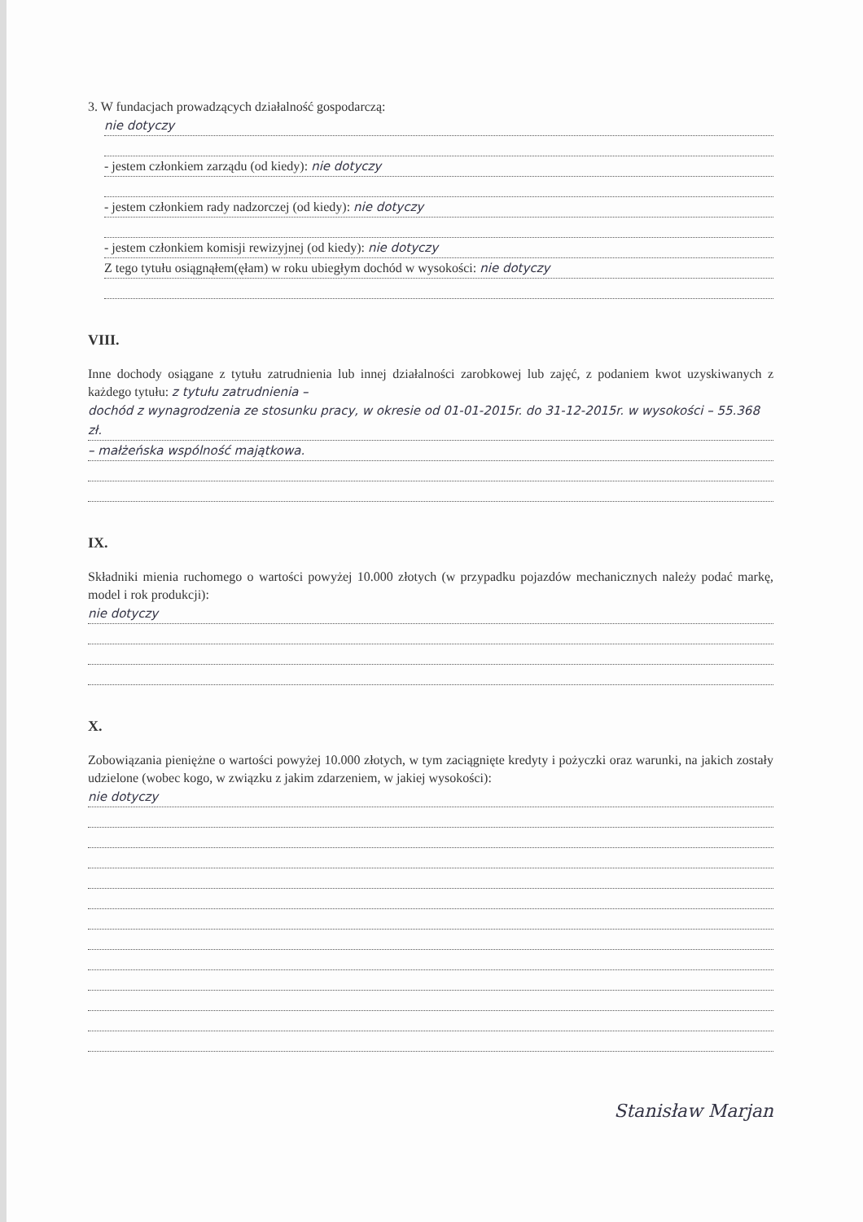3. W fundacjach prowadzących działalność gospodarczą:
nie dotyczy
- jestem członkiem zarządu (od kiedy): nie dotyczy
- jestem członkiem rady nadzorczej (od kiedy): nie dotyczy
- jestem członkiem komisji rewizyjnej (od kiedy): nie dotyczy
Z tego tytułu osiągnąłem(ęłam) w roku ubiegłym dochód w wysokości: nie dotyczy
VIII.
Inne dochody osiągane z tytułu zatrudnienia lub innej działalności zarobkowej lub zajęć, z podaniem kwot uzyskiwanych z każdego tytułu: z tytułu zatrudnienia –
dochód z wynagrodzenia ze stosunku pracy, w okresie od 01-01-2015r. do 31-12-2015r. w wysokości – 55.368 zł.
– małżeńska wspólność majątkowa.
IX.
Składniki mienia ruchomego o wartości powyżej 10.000 złotych (w przypadku pojazdów mechanicznych należy podać markę, model i rok produkcji):
nie dotyczy
X.
Zobowiązania pieniężne o wartości powyżej 10.000 złotych, w tym zaciągnięte kredyty i pożyczki oraz warunki, na jakich zostały udzielone (wobec kogo, w związku z jakim zdarzeniem, w jakiej wysokości):
nie dotyczy
Stanisław Marjan